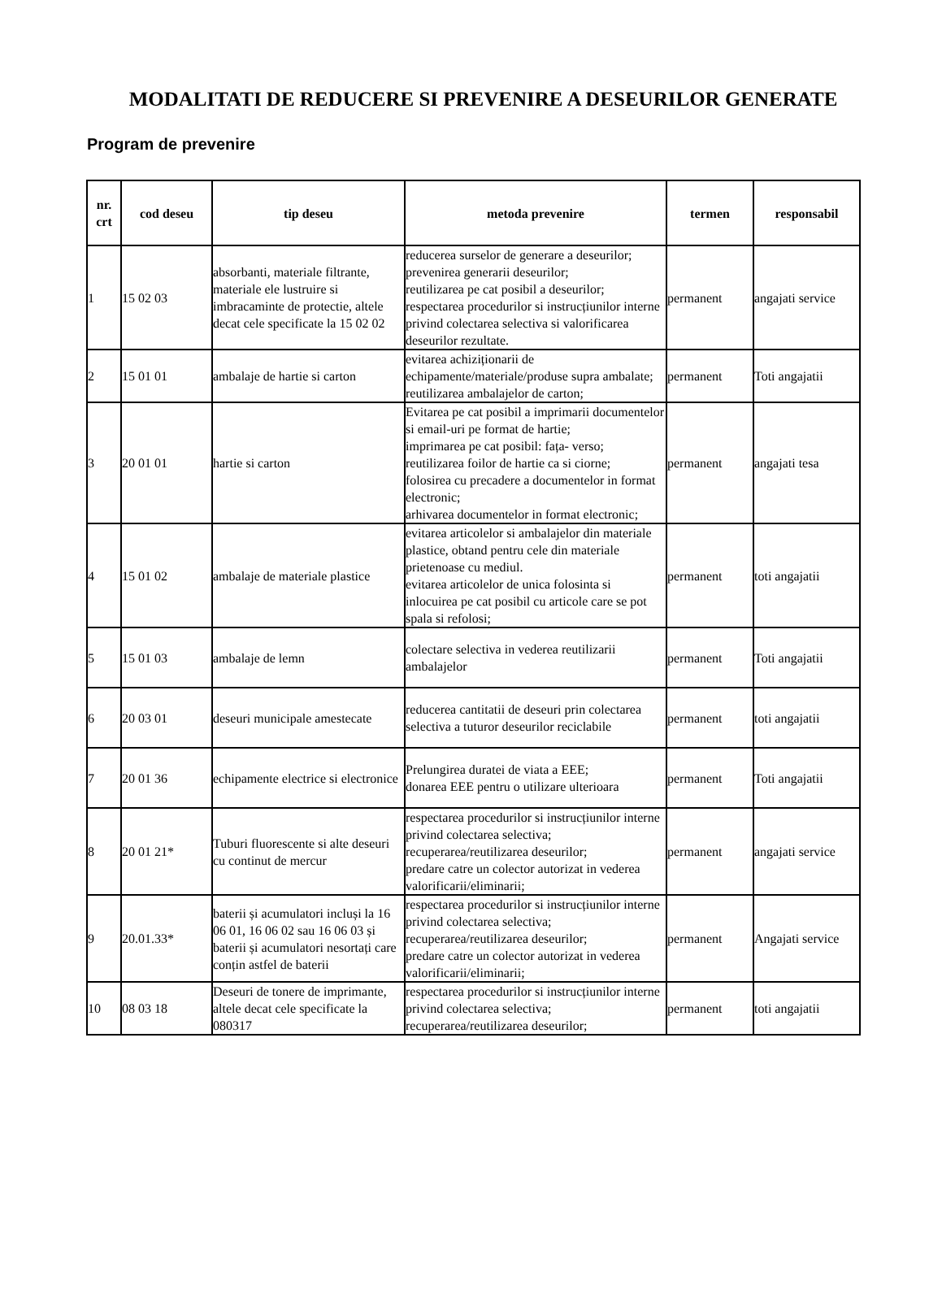MODALITATI DE REDUCERE SI PREVENIRE A DESEURILOR GENERATE
Program de prevenire
| nr. crt | cod deseu | tip deseu | metoda prevenire | termen | responsabil |
| --- | --- | --- | --- | --- | --- |
| 1 | 15 02 03 | absorbanti, materiale filtrante, materiale ele lustruire si imbracaminte de protectie, altele decat cele specificate la 15 02 02 | reducerea surselor de generare a deseurilor; prevenirea generarii deseurilor; reutilizarea pe cat posibil a deseurilor; respectarea procedurilor si instrucțiunilor interne privind colectarea selectiva si valorificarea deseurilor rezultate. | permanent | angajati service |
| 2 | 15 01 01 | ambalaje de hartie si carton | evitarea achiziționarii de echipamente/materiale/produse supra ambalate; reutilizarea ambalajelor de carton; | permanent | Toti angajatii |
| 3 | 20 01 01 | hartie si carton | Evitarea pe cat posibil a imprimarii documentelor si email-uri pe format de hartie; imprimarea pe cat posibil: fața- verso; reutilizarea foilor de hartie ca si ciorne; folosirea cu precadere a documentelor in format electronic; arhivarea documentelor in format electronic; | permanent | angajati tesa |
| 4 | 15 01 02 | ambalaje de materiale plastice | evitarea articolelor si ambalajelor din materiale plastice, obtand pentru cele din materiale prietenoase cu mediul. evitarea articolelor de unica folosinta si inlocuirea pe cat posibil cu articole care se pot spala si refolosi; | permanent | toti angajatii |
| 5 | 15 01 03 | ambalaje de lemn | colectare selectiva in vederea reutilizarii ambalajelor | permanent | Toti angajatii |
| 6 | 20 03 01 | deseuri municipale amestecate | reducerea cantitatii de deseuri prin colectarea selectiva a tuturor deseurilor reciclabile | permanent | toti angajatii |
| 7 | 20 01 36 | echipamente electrice si electronice | Prelungirea duratei de viata a EEE; donarea EEE pentru o utilizare ulterioara | permanent | Toti angajatii |
| 8 | 20 01 21* | Tuburi fluorescente si alte deseuri cu continut de mercur | respectarea procedurilor si instrucțiunilor interne privind colectarea selectiva; recuperarea/reutilizarea deseurilor; predare catre un colector autorizat in vederea valorificarii/eliminarii; | permanent | angajati service |
| 9 | 20.01.33* | baterii și acumulatori incluși la 16 06 01, 16 06 02 sau 16 06 03 și baterii și acumulatori nesortați care conțin astfel de baterii | respectarea procedurilor si instrucțiunilor interne privind colectarea selectiva; recuperarea/reutilizarea deseurilor; predare catre un colector autorizat in vederea valorificarii/eliminarii; | permanent | Angajati service |
| 10 | 08 03 18 | Deseuri de tonere de imprimante, altele decat cele specificate la 080317 | respectarea procedurilor si instrucțiunilor interne privind colectarea selectiva; recuperarea/reutilizarea deseurilor; | permanent | toti angajatii |